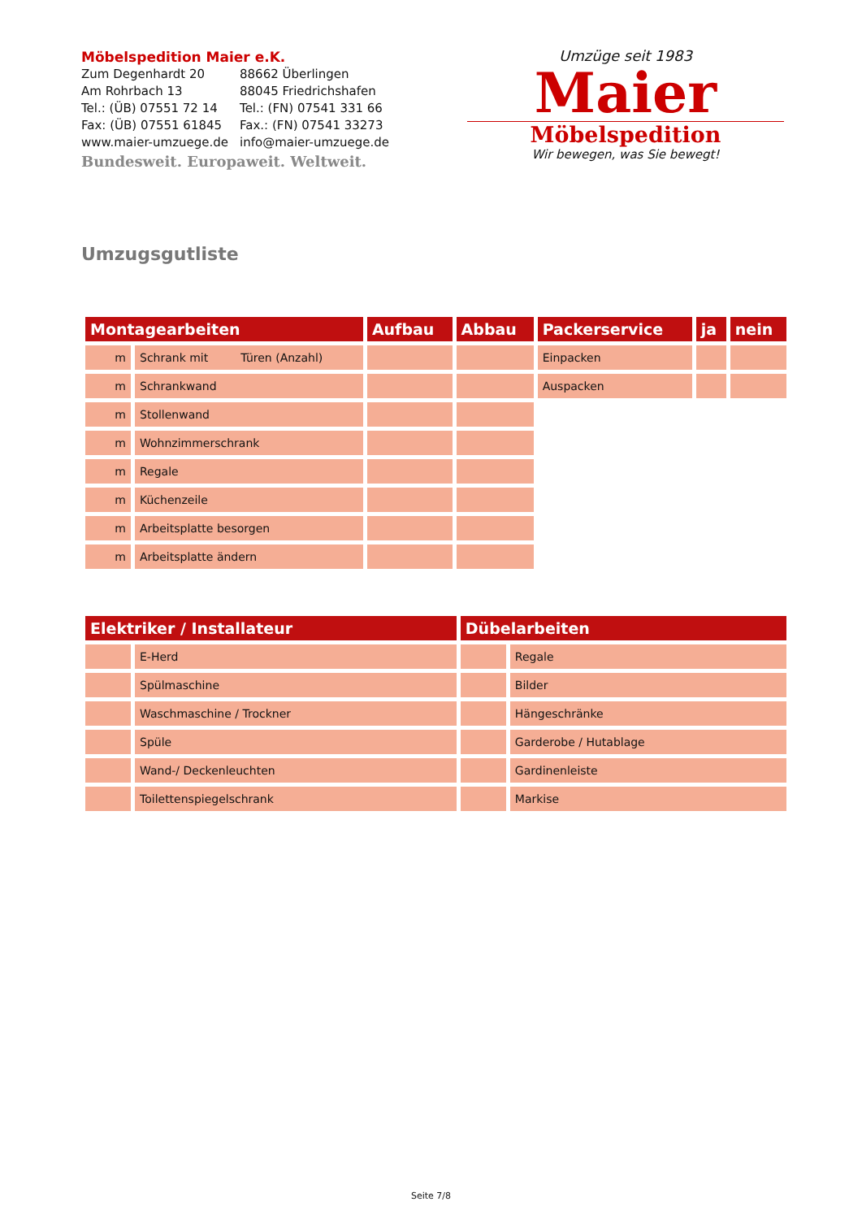Möbelspedition Maier e.K.
| Zum Degenhardt 20 | 88662 Überlingen |
| Am Rohrbach 13 | 88045 Friedrichshafen |
| Tel.: (ÜB) 07551 72 14 | Tel.: (FN) 07541 331 66 |
| Fax: (ÜB) 07551 61845 | Fax.: (FN) 07541 33273 |
| www.maier-umzuege.de | info@maier-umzuege.de |
Bundesweit. Europaweit. Weltweit.
Umzüge seit 1983
Maier
Möbelspedition
Wir bewegen, was Sie bewegt!
Umzugsgutliste
| Montagearbeiten | | Aufbau | Abbau | Packerservice | ja | nein |
| --- | --- | --- | --- | --- | --- | --- |
| m | Schrank mit Türen (Anzahl) | | | Einpacken | | |
| m | Schrankwand | | | Auspacken | | |
| m | Stollenwand | | | | | |
| m | Wohnzimmerschrank | | | | | |
| m | Regale | | | | | |
| m | Küchenzeile | | | | | |
| m | Arbeitsplatte besorgen | | | | | |
| m | Arbeitsplatte ändern | | | | | |
| Elektriker / Installateur | | Dübelarbeiten | |
| --- | --- | --- | --- |
| | E-Herd | | Regale |
| | Spülmaschine | | Bilder |
| | Waschmaschine / Trockner | | Hängeschränke |
| | Spüle | | Garderobe / Hutablage |
| | Wand-/ Deckenleuchten | | Gardinenleiste |
| | Toilettenspiegelschrank | | Markise |
Seite 7/8